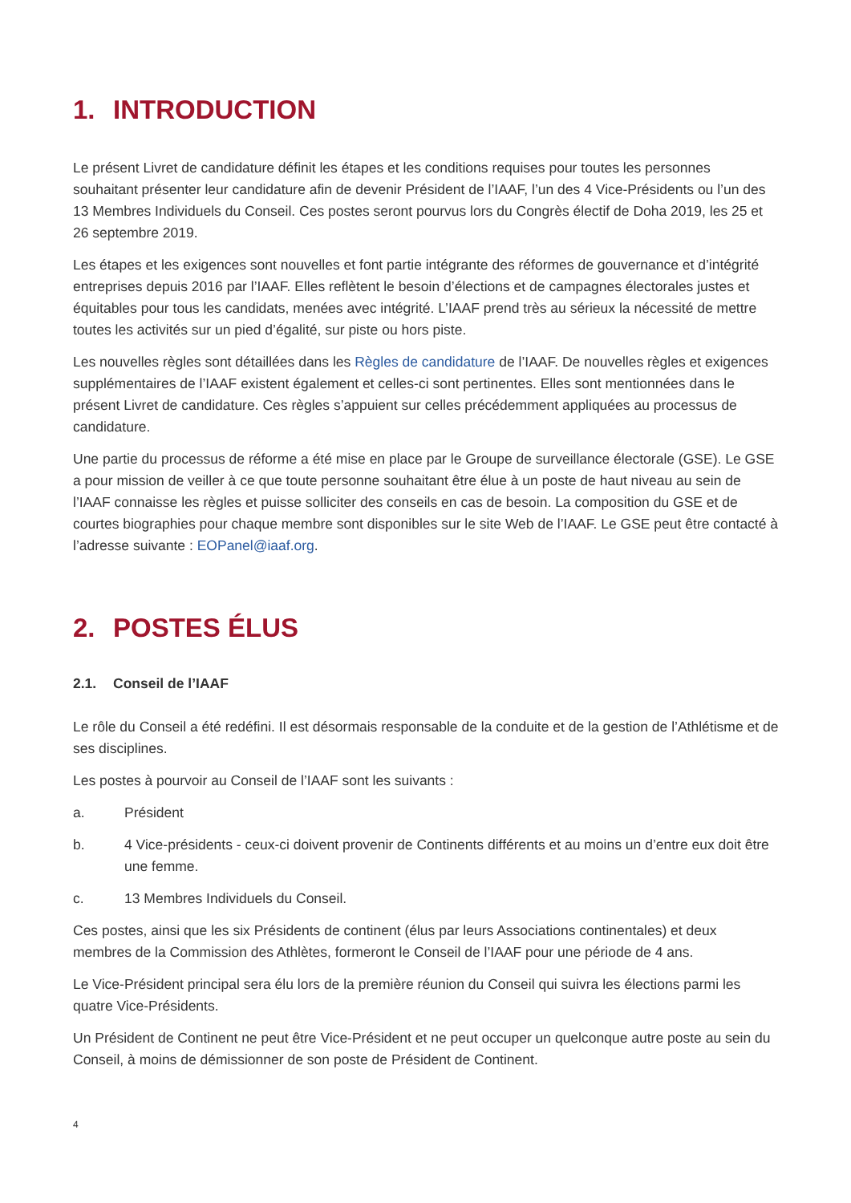1. INTRODUCTION
Le présent Livret de candidature définit les étapes et les conditions requises pour toutes les personnes souhaitant présenter leur candidature afin de devenir Président de l’IAAF, l’un des 4 Vice-Présidents ou l’un des 13 Membres Individuels du Conseil. Ces postes seront pourvus lors du Congrès électif de Doha 2019, les 25 et 26 septembre 2019.
Les étapes et les exigences sont nouvelles et font partie intégrante des réformes de gouvernance et d’intégrité entreprises depuis 2016 par l’IAAF. Elles reflètent le besoin d’élections et de campagnes électorales justes et équitables pour tous les candidats, menées avec intégrité. L’IAAF prend très au sérieux la nécessité de mettre toutes les activités sur un pied d’égalité, sur piste ou hors piste.
Les nouvelles règles sont détaillées dans les Règles de candidature de l’IAAF. De nouvelles règles et exigences supplémentaires de l’IAAF existent également et celles-ci sont pertinentes. Elles sont mentionnées dans le présent Livret de candidature. Ces règles s’appuient sur celles précédemment appliquées au processus de candidature.
Une partie du processus de réforme a été mise en place par le Groupe de surveillance électorale (GSE). Le GSE a pour mission de veiller à ce que toute personne souhaitant être élue à un poste de haut niveau au sein de l’IAAF connaisse les règles et puisse solliciter des conseils en cas de besoin. La composition du GSE et de courtes biographies pour chaque membre sont disponibles sur le site Web de l’IAAF. Le GSE peut être contacté à l’adresse suivante : EOPanel@iaaf.org.
2. POSTES ÉLUS
2.1. Conseil de l’IAAF
Le rôle du Conseil a été redéfini. Il est désormais responsable de la conduite et de la gestion de l’Athlétisme et de ses disciplines.
Les postes à pourvoir au Conseil de l’IAAF sont les suivants :
a. Président
b. 4 Vice-présidents - ceux-ci doivent provenir de Continents différents et au moins un d’entre eux doit être une femme.
c. 13 Membres Individuels du Conseil.
Ces postes, ainsi que les six Présidents de continent (élus par leurs Associations continentales) et deux membres de la Commission des Athlètes, formeront le Conseil de l’IAAF pour une période de 4 ans.
Le Vice-Président principal sera élu lors de la première réunion du Conseil qui suivra les élections parmi les quatre Vice-Présidents.
Un Président de Continent ne peut être Vice-Président et ne peut occuper un quelconque autre poste au sein du Conseil, à moins de démissionner de son poste de Président de Continent.
4